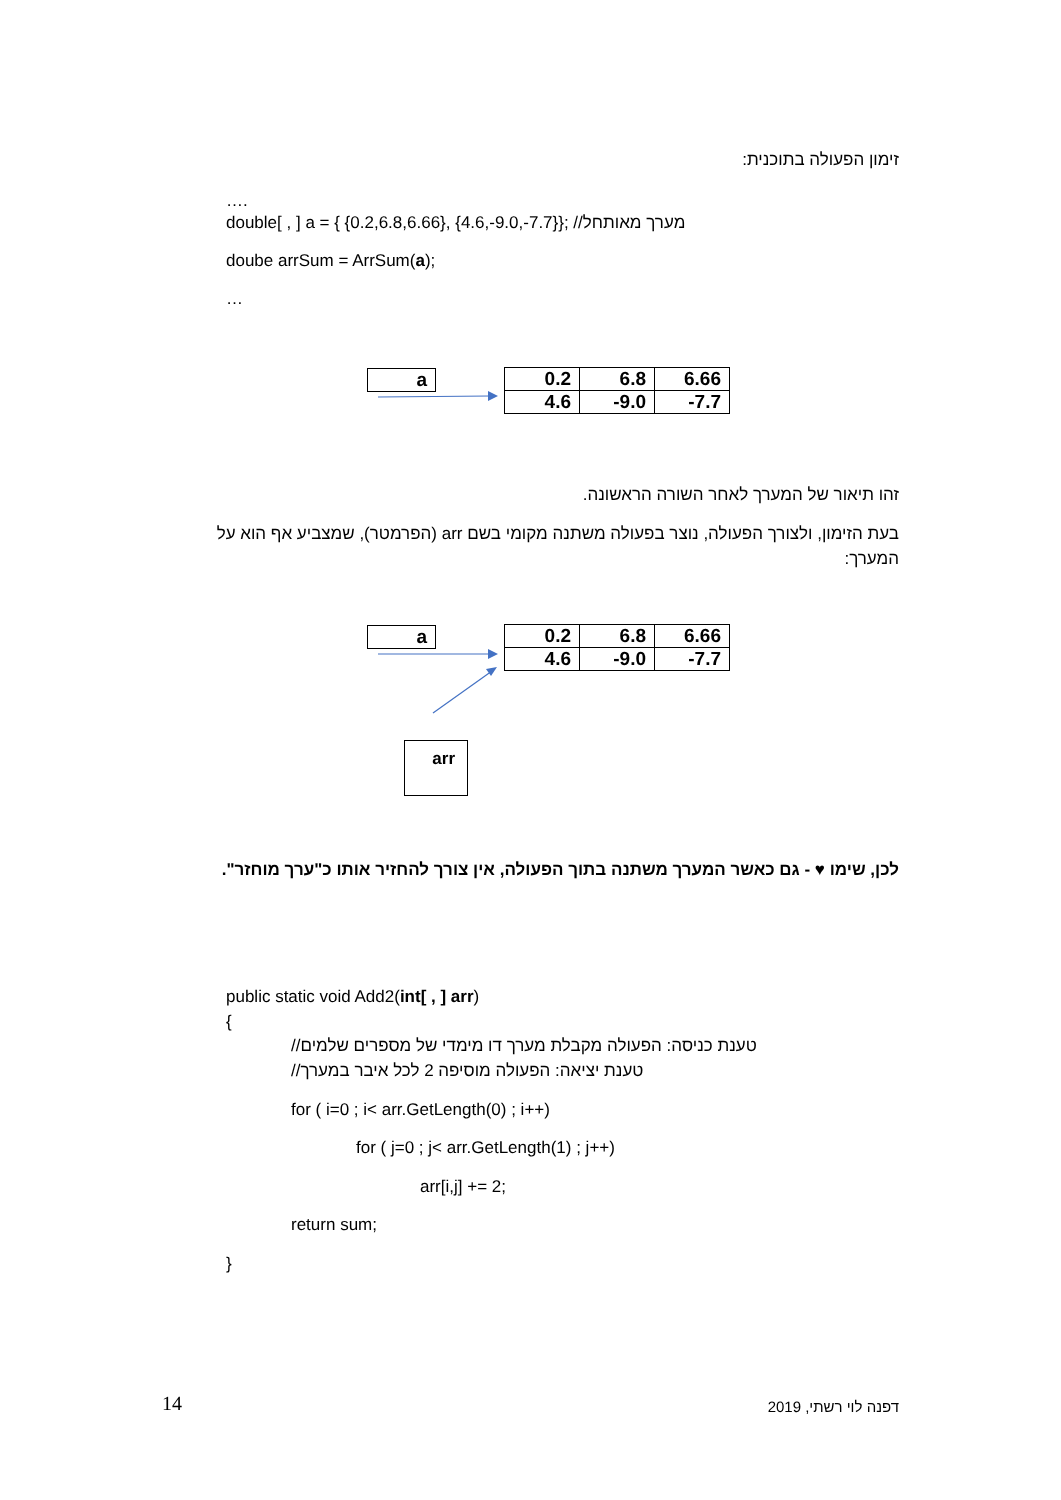זימון הפעולה בתוכנית:
….
double[ , ] a = { {0.2,6.8,6.66}, {4.6,-9.0,-7.7}}; //מערך מאותחל
doube arrSum = ArrSum(a);
…
a
| 0.2 | 6.8 | 6.66 |
| 4.6 | -9.0 | -7.7 |
זהו תיאור של המערך לאחר השורה הראשונה.
בעת הזימון, ולצורך הפעולה, נוצר בפעולה משתנה מקומי בשם arr (הפרמטר), שמצביע אף הוא על המערך:
a
| 0.2 | 6.8 | 6.66 |
| 4.6 | -9.0 | -7.7 |
arr
לכן, שימו ♥ - גם כאשר המערך משתנה בתוך הפעולה, אין צורך להחזיר אותו כ"ערך מוחזר".
public static void Add2(int[ , ] arr)
{
//טענת כניסה: הפעולה מקבלת מערך דו מימדי של מספרים שלמים
//טענת יציאה: הפעולה מוסיפה 2 לכל איבר במערך
for ( i=0 ; i< arr.GetLength(0) ; i++)
for ( j=0 ; j< arr.GetLength(1) ; j++)
arr[i,j] += 2;
return sum;
}
14 דפנה לוי רשתי, 2019